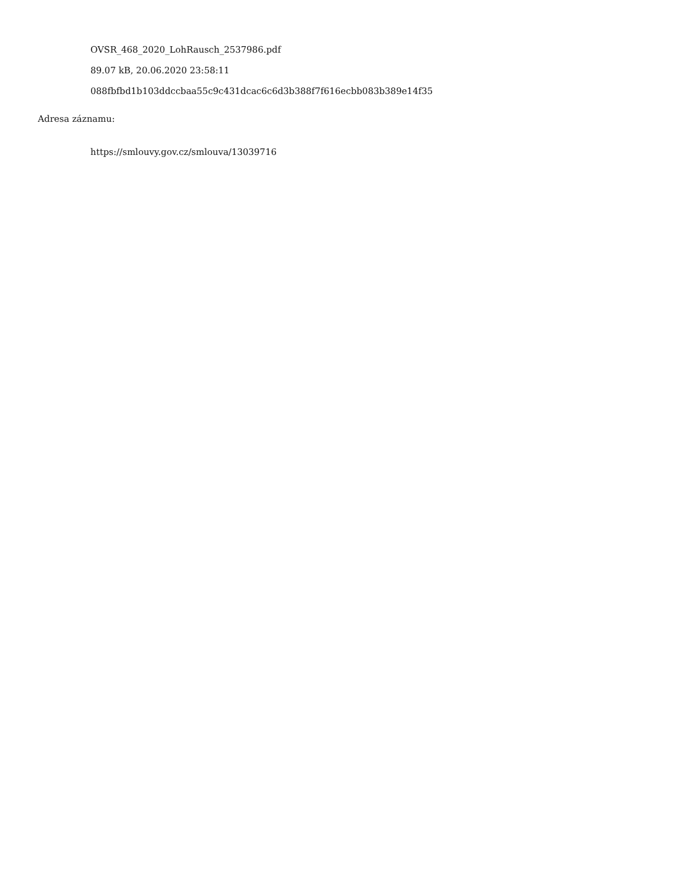OVSR_468_2020_LohRausch_2537986.pdf
89.07 kB, 20.06.2020 23:58:11
088fbfbd1b103ddccbaa55c9c431dcac6c6d3b388f7f616ecbb083b389e14f35
Adresa záznamu:
https://smlouvy.gov.cz/smlouva/13039716